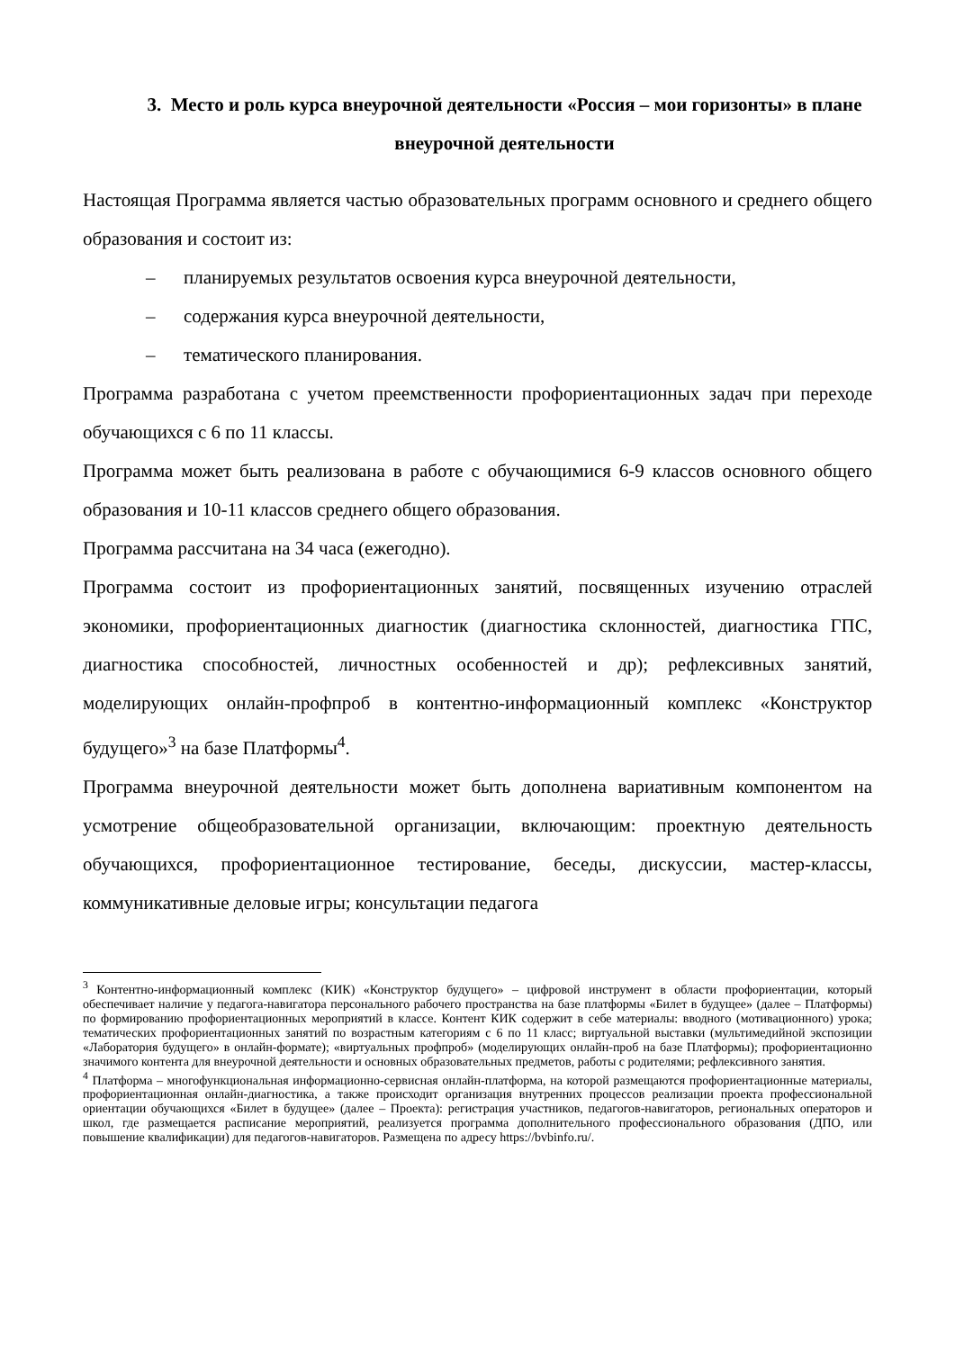3. Место и роль курса внеурочной деятельности «Россия – мои горизонты» в плане внеурочной деятельности
Настоящая Программа является частью образовательных программ основного и среднего общего образования и состоит из:
– планируемых результатов освоения курса внеурочной деятельности,
– содержания курса внеурочной деятельности,
– тематического планирования.
Программа разработана с учетом преемственности профориентационных задач при переходе обучающихся с 6 по 11 классы.
Программа может быть реализована в работе с обучающимися 6-9 классов основного общего образования и 10-11 классов среднего общего образования.
Программа рассчитана на 34 часа (ежегодно).
Программа состоит из профориентационных занятий, посвященных изучению отраслей экономики, профориентационных диагностик (диагностика склонностей, диагностика ГПС, диагностика способностей, личностных особенностей и др); рефлексивных занятий, моделирующих онлайн-профпроб в контентно-информационный комплекс «Конструктор будущего»<sup>3</sup> на базе Платформы<sup>4</sup>.
Программа внеурочной деятельности может быть дополнена вариативным компонентом на усмотрение общеобразовательной организации, включающим: проектную деятельность обучающихся, профориентационное тестирование, беседы, дискуссии, мастер-классы, коммуникативные деловые игры; консультации педагога
<sup>3</sup> Контентно-информационный комплекс (КИК) «Конструктор будущего» – цифровой инструмент в области профориентации, который обеспечивает наличие у педагога-навигатора персонального рабочего пространства на базе платформы «Билет в будущее» (далее – Платформы) по формированию профориентационных мероприятий в классе. Контент КИК содержит в себе материалы: вводного (мотивационного) урока; тематических профориентационных занятий по возрастным категориям с 6 по 11 класс; виртуальной выставки (мультимедийной экспозиции «Лаборатория будущего» в онлайн-формате); «виртуальных профпроб» (моделирующих онлайн-проб на базе Платформы); профориентационно значимого контента для внеурочной деятельности и основных образовательных предметов, работы с родителями; рефлексивного занятия.
<sup>4</sup> Платформа – многофункциональная информационно-сервисная онлайн-платформа, на которой размещаются профориентационные материалы, профориентационная онлайн-диагностика, а также происходит организация внутренних процессов реализации проекта профессиональной ориентации обучающихся «Билет в будущее» (далее – Проекта): регистрация участников, педагогов-навигаторов, региональных операторов и школ, где размещается расписание мероприятий, реализуется программа дополнительного профессионального образования (ДПО, или повышение квалификации) для педагогов-навигаторов. Размещена по адресу https://bvbinfo.ru/.